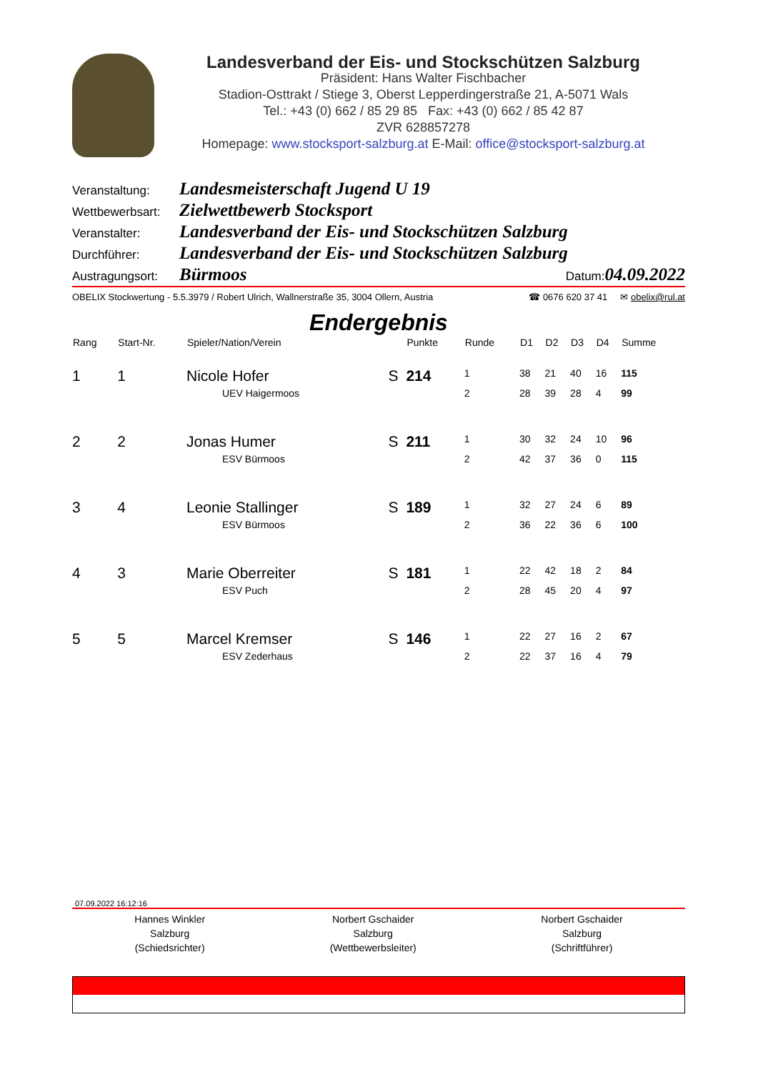Landesverband der Eis- und Stockschützen Salzburg
Präsident: Hans Walter Fischbacher
Stadion-Osttrakt / Stiege 3, Oberst Lepperdingerstraße 21, A-5071 Wals
Tel.: +43 (0) 662 / 85 29 85 Fax: +43 (0) 662 / 85 42 87
ZVR 628857278
Homepage: www.stocksport-salzburg.at E-Mail: office@stocksport-salzburg.at
Veranstaltung: Landesmeisterschaft Jugend U 19
Wettbewerbsart: Zielwettbewerb Stocksport
Veranstalter: Landesverband der Eis- und Stockschützen Salzburg
Durchführer: Landesverband der Eis- und Stockschützen Salzburg
Austragungsort: Bürmoos Datum: 04.09.2022
OBELIX Stockwertung - 5.5.3979 / Robert Ulrich, Wallnerstraße 35, 3004 Ollern, Austria ☎ 0676 620 37 41 ✉ obelix@rul.at
Endergebnis
| Rang | Start-Nr. | Spieler/Nation/Verein | | Punkte | Runde | D1 | D2 | D3 | D4 | Summe |
| --- | --- | --- | --- | --- | --- | --- | --- | --- | --- | --- |
| 1 | 1 | Nicole Hofer | S | 214 | 1 | 38 | 21 | 40 | 16 | 115 |
| | | UEV Haigermoos | | | 2 | 28 | 39 | 28 | 4 | 99 |
| 2 | 2 | Jonas Humer | S | 211 | 1 | 30 | 32 | 24 | 10 | 96 |
| | | ESV Bürmoos | | | 2 | 42 | 37 | 36 | 0 | 115 |
| 3 | 4 | Leonie Stallinger | S | 189 | 1 | 32 | 27 | 24 | 6 | 89 |
| | | ESV Bürmoos | | | 2 | 36 | 22 | 36 | 6 | 100 |
| 4 | 3 | Marie Oberreiter | S | 181 | 1 | 22 | 42 | 18 | 2 | 84 |
| | | ESV Puch | | | 2 | 28 | 45 | 20 | 4 | 97 |
| 5 | 5 | Marcel Kremser | S | 146 | 1 | 22 | 27 | 16 | 2 | 67 |
| | | ESV Zederhaus | | | 2 | 22 | 37 | 16 | 4 | 79 |
07.09.2022 16:12:16
Hannes Winkler
Salzburg
(Schiedsrichter)
Norbert Gschaider
Salzburg
(Wettbewerbsleiter)
Norbert Gschaider
Salzburg
(Schriftführer)